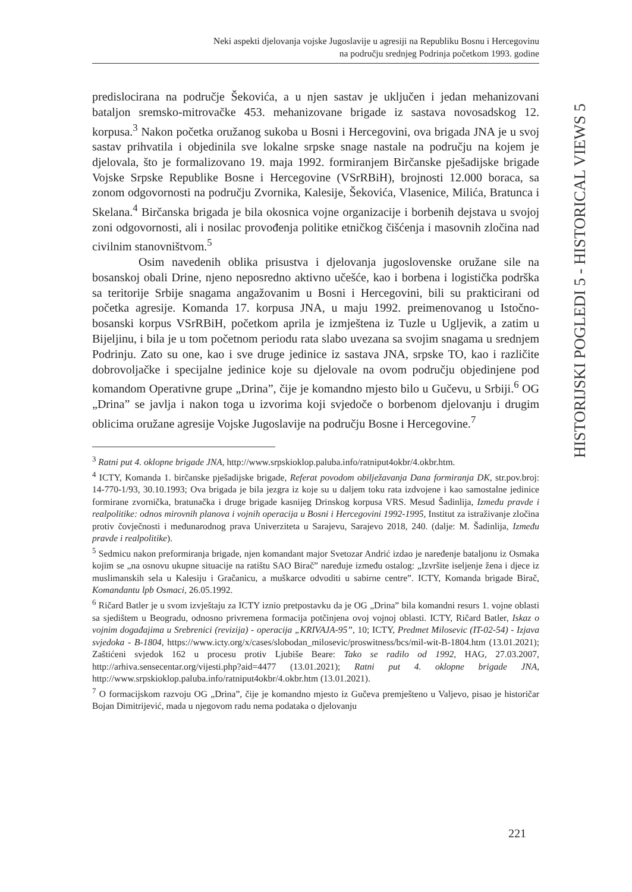Neki aspekti djelovanja vojske Jugoslavije u agresiji na Republiku Bosnu i Hercegovinu
na području srednjeg Podrinja početkom 1993. godine
HISTORIJSKI POGLEDI 5 - HISTORICAL VIEWS 5
predislocirana na područje Šekovića, a u njen sastav je uključen i jedan mehanizovani bataljon sremsko-mitrovačke 453. mehanizovane brigade iz sastava novosadskog 12. korpusa.<sup>3</sup> Nakon početka oružanog sukoba u Bosni i Hercegovini, ova brigada JNA je u svoj sastav prihvatila i objedinila sve lokalne srpske snage nastale na području na kojem je djelovala, što je formalizovano 19. maja 1992. formiranjem Birčanske pješadijske brigade Vojske Srpske Republike Bosne i Hercegovine (VSrRBiH), brojnosti 12.000 boraca, sa zonom odgovornosti na području Zvornika, Kalesije, Šekovića, Vlasenice, Milića, Bratunca i Skelana.<sup>4</sup> Birčanska brigada je bila okosnica vojne organizacije i borbenih dejstava u svojoj zoni odgovornosti, ali i nosilac provođenja politike etničkog čišćenja i masovnih zločina nad civilnim stanovništvom.<sup>5</sup>
Osim navedenih oblika prisustva i djelovanja jugoslovenske oružane sile na bosanskoj obali Drine, njeno neposredno aktivno učešće, kao i borbena i logistička podrška sa teritorije Srbije snagama angažovanim u Bosni i Hercegovini, bili su prakticirani od početka agresije. Komanda 17. korpusa JNA, u maju 1992. preimenovanog u Istočno-bosanski korpus VSrRBiH, početkom aprila je izmještena iz Tuzle u Ugljevik, a zatim u Bijeljinu, i bila je u tom početnom periodu rata slabo uvezana sa svojim snagama u srednjem Podrinju. Zato su one, kao i sve druge jedinice iz sastava JNA, srpske TO, kao i različite dobrovoljačke i specijalne jedinice koje su djelovale na ovom području objedinjene pod komandom Operativne grupe „Drina”, čije je komandno mjesto bilo u Gučevu, u Srbiji.<sup>6</sup> OG „Drina” se javlja i nakon toga u izvorima koji svjedoče o borbenom djelovanju i drugim oblicima oružane agresije Vojske Jugoslavije na području Bosne i Hercegovine.<sup>7</sup>
<sup>3</sup> Ratni put 4. oklopne brigade JNA, http://www.srpskioklop.paluba.info/ratniput4okbr/4.okbr.htm.
<sup>4</sup> ICTY, Komanda 1. birčanske pješadijske brigade, Referat povodom obilježavanja Dana formiranja DK, str.pov.broj: 14-770-1/93, 30.10.1993; Ova brigada je bila jezgra iz koje su u daljem toku rata izdvojene i kao samostalne jedinice formirane zvornička, bratunačka i druge brigade kasnijeg Drinskog korpusa VRS. Mesud Šadinlija, Između pravde i realpolitike: odnos mirovnih planova i vojnih operacija u Bosni i Hercegovini 1992-1995, Institut za istraživanje zločina protiv čovječnosti i međunarodnog prava Univerziteta u Sarajevu, Sarajevo 2018, 240. (dalje: M. Šadinlija, Između pravde i realpolitike).
<sup>5</sup> Sedmicu nakon preformiranja brigade, njen komandant major Svetozar Andrić izdao je naređenje bataljonu iz Osmaka kojim se „na osnovu ukupne situacije na ratištu SAO Birač” naređuje između ostalog: „Izvršite iseljenje žena i djece iz muslimanskih sela u Kalesiju i Gračanicu, a muškarce odvoditi u sabirne centre”. ICTY, Komanda brigade Birač, Komandantu lpb Osmaci, 26.05.1992.
<sup>6</sup> Ričard Batler je u svom izvještaju za ICTY iznio pretpostavku da je OG „Drina” bila komandni resurs 1. vojne oblasti sa sjedištem u Beogradu, odnosno privremena formacija potčinjena ovoj vojnoj oblasti. ICTY, Ričard Batler, Iskaz o vojnim događajima u Srebrenici (revizija) - operacija „KRIVAJA-95”, 10; ICTY, Predmet Milosevic (IT-02-54) - Izjava svjedoka - B-1804, https://www.icty.org/x/cases/slobodan_milosevic/proswitness/bcs/mil-wit-B-1804.htm (13.01.2021); Zaštićeni svjedok 162 u procesu protiv Ljubiše Beare: Tako se radilo od 1992, HAG, 27.03.2007, http://arhiva.sensecentar.org/vijesti.php?aid=4477 (13.01.2021); Ratni put 4. oklopne brigade JNA, http://www.srpskioklop.paluba.info/ratniput4okbr/4.okbr.htm (13.01.2021).
<sup>7</sup> O formacijskom razvoju OG „Drina”, čije je komandno mjesto iz Gučeva premješteno u Valjevo, pisao je historičar Bojan Dimitrijević, mada u njegovom radu nema podataka o djelovanju
221